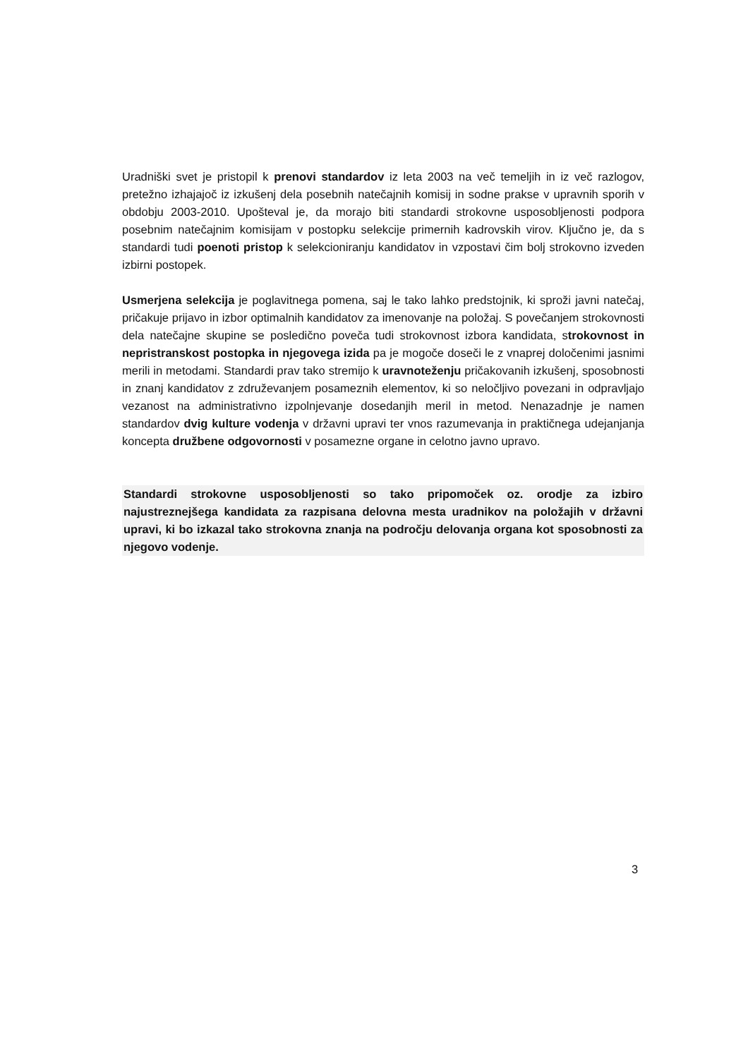Uradniški svet je pristopil k prenovi standardov iz leta 2003 na več temeljih in iz več razlogov, pretežno izhajajoč iz izkušenj dela posebnih natečajnih komisij in sodne prakse v upravnih sporih v obdobju 2003-2010. Upošteval je, da morajo biti standardi strokovne usposobljenosti podpora posebnim natečajnim komisijam v postopku selekcije primernih kadrovskih virov. Ključno je, da s standardi tudi poenoti pristop k selekcioniranju kandidatov in vzpostavi čim bolj strokovno izveden izbirni postopek.
Usmerjena selekcija je poglavitnega pomena, saj le tako lahko predstojnik, ki sproži javni natečaj, pričakuje prijavo in izbor optimalnih kandidatov za imenovanje na položaj. S povečanjem strokovnosti dela natečajne skupine se posledično poveča tudi strokovnost izbora kandidata, strokovnost in nepristranskost postopka in njegovega izida pa je mogoče doseči le z vnaprej določenimi jasnimi merili in metodami. Standardi prav tako stremijo k uravnoteženju pričakovanih izkušenj, sposobnosti in znanj kandidatov z združevanjem posameznih elementov, ki so neločljivo povezani in odpravljajo vezanost na administrativno izpolnjevanje dosedanjih meril in metod. Nenazadnje je namen standardov dvig kulture vodenja v državni upravi ter vnos razumevanja in praktičnega udejanjanja koncepta družbene odgovornosti v posamezne organe in celotno javno upravo.
Standardi strokovne usposobljenosti so tako pripomoček oz. orodje za izbiro najustreznejšega kandidata za razpisana delovna mesta uradnikov na položajih v državni upravi, ki bo izkazal tako strokovna znanja na področju delovanja organa kot sposobnosti za njegovo vodenje.
3